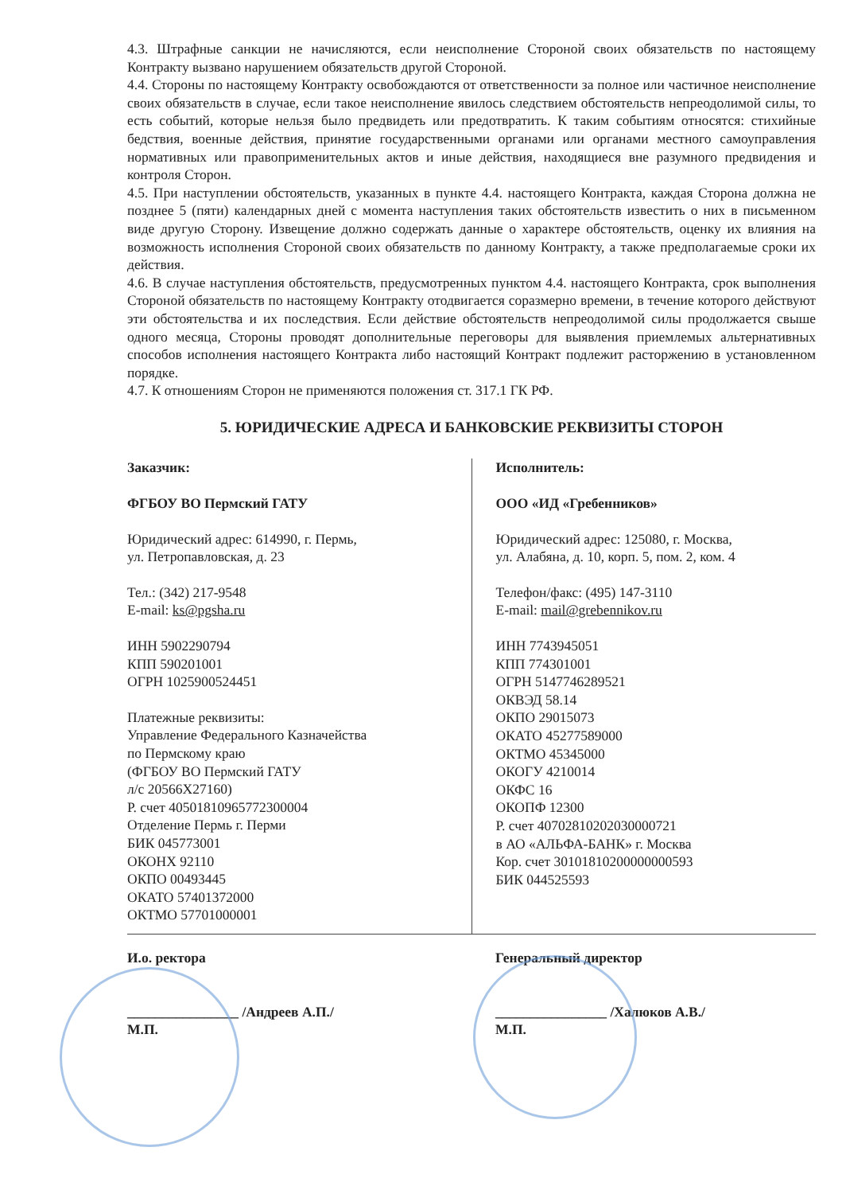4.3. Штрафные санкции не начисляются, если неисполнение Стороной своих обязательств по настоящему Контракту вызвано нарушением обязательств другой Стороной.
4.4. Стороны по настоящему Контракту освобождаются от ответственности за полное или частичное неисполнение своих обязательств в случае, если такое неисполнение явилось следствием обстоятельств непреодолимой силы, то есть событий, которые нельзя было предвидеть или предотвратить. К таким событиям относятся: стихийные бедствия, военные действия, принятие государственными органами или органами местного самоуправления нормативных или правоприменительных актов и иные действия, находящиеся вне разумного предвидения и контроля Сторон.
4.5. При наступлении обстоятельств, указанных в пункте 4.4. настоящего Контракта, каждая Сторона должна не позднее 5 (пяти) календарных дней с момента наступления таких обстоятельств известить о них в письменном виде другую Сторону. Извещение должно содержать данные о характере обстоятельств, оценку их влияния на возможность исполнения Стороной своих обязательств по данному Контракту, а также предполагаемые сроки их действия.
4.6. В случае наступления обстоятельств, предусмотренных пунктом 4.4. настоящего Контракта, срок выполнения Стороной обязательств по настоящему Контракту отодвигается соразмерно времени, в течение которого действуют эти обстоятельства и их последствия. Если действие обстоятельств непреодолимой силы продолжается свыше одного месяца, Стороны проводят дополнительные переговоры для выявления приемлемых альтернативных способов исполнения настоящего Контракта либо настоящий Контракт подлежит расторжению в установленном порядке.
4.7. К отношениям Сторон не применяются положения ст. 317.1 ГК РФ.
5. ЮРИДИЧЕСКИЕ АДРЕСА И БАНКОВСКИЕ РЕКВИЗИТЫ СТОРОН
| Заказчик: ФГБОУ ВО Пермский ГАТУ Юридический адрес: 614990, г. Пермь, ул. Петропавловская, д. 23 Тел.: (342) 217-9548 E-mail: ks@pgsha.ru ИНН 5902290794 КПП 590201001 ОГРН 1025900524451 Платежные реквизиты: Управление Федерального Казначейства по Пермскому краю (ФГБОУ ВО Пермский ГАТУ л/с 20566X27160) Р. счет 40501810965772300004 Отделение Пермь г. Перми БИК 045773001 ОКОНХ 92110 ОКПО 00493445 ОКАТО 57401372000 ОКТМО 57701000001 | Исполнитель: ООО «ИД «Гребенников» Юридический адрес: 125080, г. Москва, ул. Алабяна, д. 10, корп. 5, пом. 2, ком. 4 Телефон/факс: (495) 147-3110 E-mail: mail@grebennikov.ru ИНН 7743945051 КПП 774301001 ОГРН 5147746289521 ОКВЭД 58.14 ОКПО 29015073 ОКАТО 45277589000 ОКТМО 45345000 ОКОГУ 4210014 ОКФС 16 ОКОПФ 12300 Р. счет 40702810202030000721 в АО «АЛЬФА-БАНК» г. Москва Кор. счет 30101810200000000593 БИК 044525593 |
| И.о. ректора ________________ /Андреев А.П./ М.П. | Генеральный директор ________________ /Халюков А.В./ М.П. |